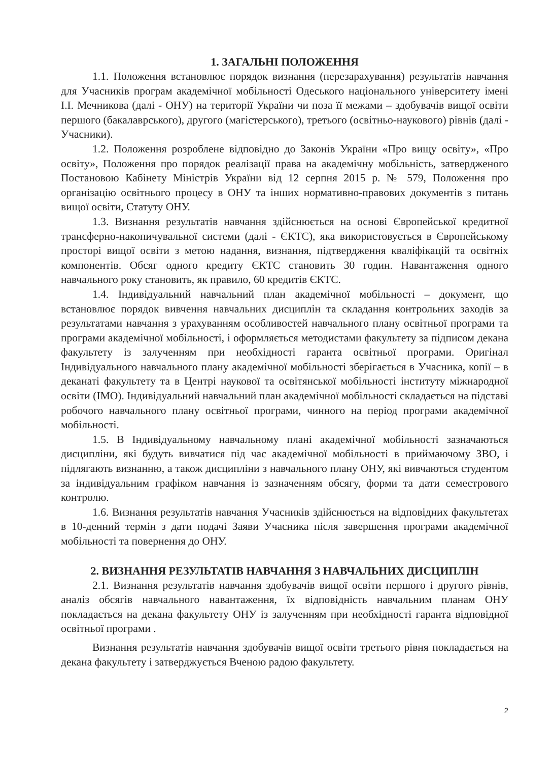1. ЗАГАЛЬНІ ПОЛОЖЕННЯ
1.1. Положення встановлює порядок визнання (перезарахування) результатів навчання для Учасників програм академічної мобільності Одеського національного університету імені І.І. Мечникова (далі - ОНУ) на території України чи поза її межами – здобувачів вищої освіти першого (бакалаврського), другого (магістерського), третього (освітньо-наукового) рівнів (далі - Учасники).
1.2. Положення розроблене відповідно до Законів України «Про вищу освіту», «Про освіту», Положення про порядок реалізації права на академічну мобільність, затвердженого Постановою Кабінету Міністрів України від 12 серпня 2015 р. № 579, Положення про організацію освітнього процесу в ОНУ та інших нормативно-правових документів з питань вищої освіти, Статуту ОНУ.
1.3. Визнання результатів навчання здійснюється на основі Європейської кредитної трансферно-накопичувальної системи (далі - ЄКТС), яка використовується в Європейському просторі вищої освіти з метою надання, визнання, підтвердження кваліфікацій та освітніх компонентів. Обсяг одного кредиту ЄКТС становить 30 годин. Навантаження одного навчального року становить, як правило, 60 кредитів ЄКТС.
1.4. Індивідуальний навчальний план академічної мобільності – документ, що встановлює порядок вивчення навчальних дисциплін та складання контрольних заходів за результатами навчання з урахуванням особливостей навчального плану освітньої програми та програми академічної мобільності, і оформляється методистами факультету за підписом декана факультету із залученням при необхідності гаранта освітньої програми. Оригінал Індивідуального навчального плану академічної мобільності зберігається в Учасника, копії – в деканаті факультету та в Центрі наукової та освітянської мобільності інституту міжнародної освіти (ІМО). Індивідуальний навчальний план академічної мобільності складається на підставі робочого навчального плану освітньої програми, чинного на період програми академічної мобільності.
1.5. В Індивідуальному навчальному плані академічної мобільності зазначаються дисципліни, які будуть вивчатися під час академічної мобільності в приймаючому ЗВО, і підлягають визнанню, а також дисципліни з навчального плану ОНУ, які вивчаються студентом за індивідуальним графіком навчання із зазначенням обсягу, форми та дати семестрового контролю.
1.6. Визнання результатів навчання Учасників здійснюється на відповідних факультетах в 10-денний термін з дати подачі Заяви Учасника після завершення програми академічної мобільності та повернення до ОНУ.
2. ВИЗНАННЯ РЕЗУЛЬТАТІВ НАВЧАННЯ З НАВЧАЛЬНИХ ДИСЦИПЛІН
2.1. Визнання результатів навчання здобувачів вищої освіти першого і другого рівнів, аналіз обсягів навчального навантаження, їх відповідність навчальним планам ОНУ покладається на декана факультету ОНУ із залученням при необхідності гаранта відповідної освітньої програми .
Визнання результатів навчання здобувачів вищої освіти третього рівня покладається на декана факультету і затверджується Вченою радою факультету.
2